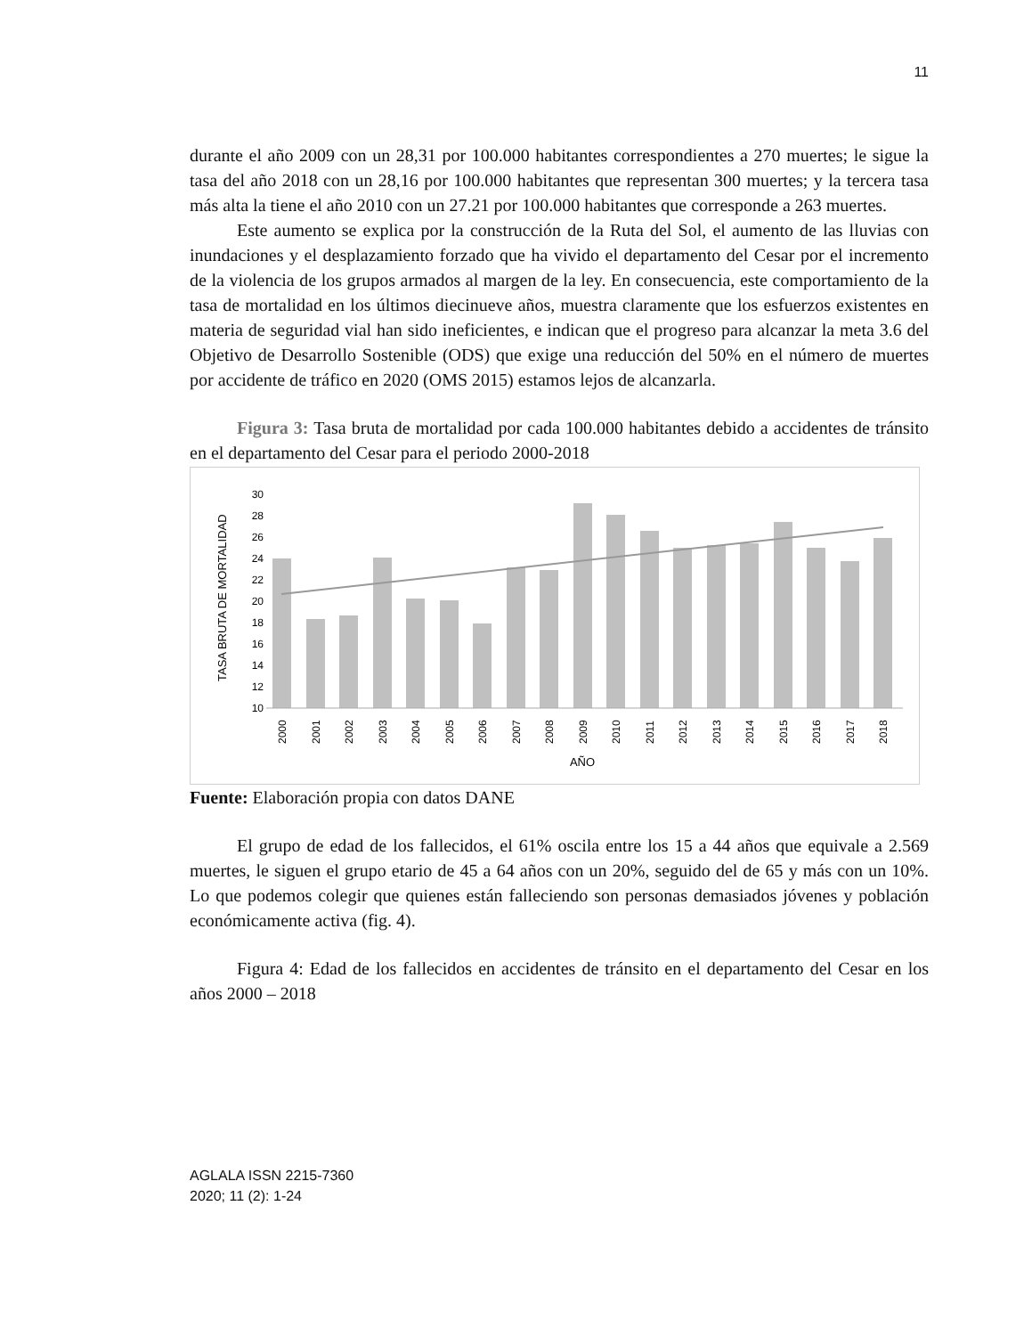11
durante el año 2009 con un 28,31 por 100.000 habitantes correspondientes a 270 muertes; le sigue la tasa del año 2018 con un 28,16 por 100.000 habitantes que representan 300 muertes; y la tercera tasa más alta la tiene el año 2010 con un 27.21 por 100.000 habitantes que corresponde a 263 muertes.
Este aumento se explica por la construcción de la Ruta del Sol, el aumento de las lluvias con inundaciones y el desplazamiento forzado que ha vivido el departamento del Cesar por el incremento de la violencia de los grupos armados al margen de la ley. En consecuencia, este comportamiento de la tasa de mortalidad en los últimos diecinueve años, muestra claramente que los esfuerzos existentes en materia de seguridad vial han sido ineficientes, e indican que el progreso para alcanzar la meta 3.6 del Objetivo de Desarrollo Sostenible (ODS) que exige una reducción del 50% en el número de muertes por accidente de tráfico en 2020 (OMS 2015) estamos lejos de alcanzarla.
Figura 3: Tasa bruta de mortalidad por cada 100.000 habitantes debido a accidentes de tránsito en el departamento del Cesar para el periodo 2000-2018
TASA BRUTA DE MORTALIDAD
30
28
26
24
22
20
18
16
14
12
10
2000
2001
2002
2003
2004
2005
2006
2007
2008
2009
2010
2011
2012
2013
2014
2015
2016
2017
2018
AÑO
Fuente: Elaboración propia con datos DANE
El grupo de edad de los fallecidos, el 61% oscila entre los 15 a 44 años que equivale a 2.569 muertes, le siguen el grupo etario de 45 a 64 años con un 20%, seguido del de 65 y más con un 10%. Lo que podemos colegir que quienes están falleciendo son personas demasiados jóvenes y población económicamente activa (fig. 4).
Figura 4: Edad de los fallecidos en accidentes de tránsito en el departamento del Cesar en los años 2000 – 2018
AGLALA ISSN 2215-7360
2020; 11 (2): 1-24